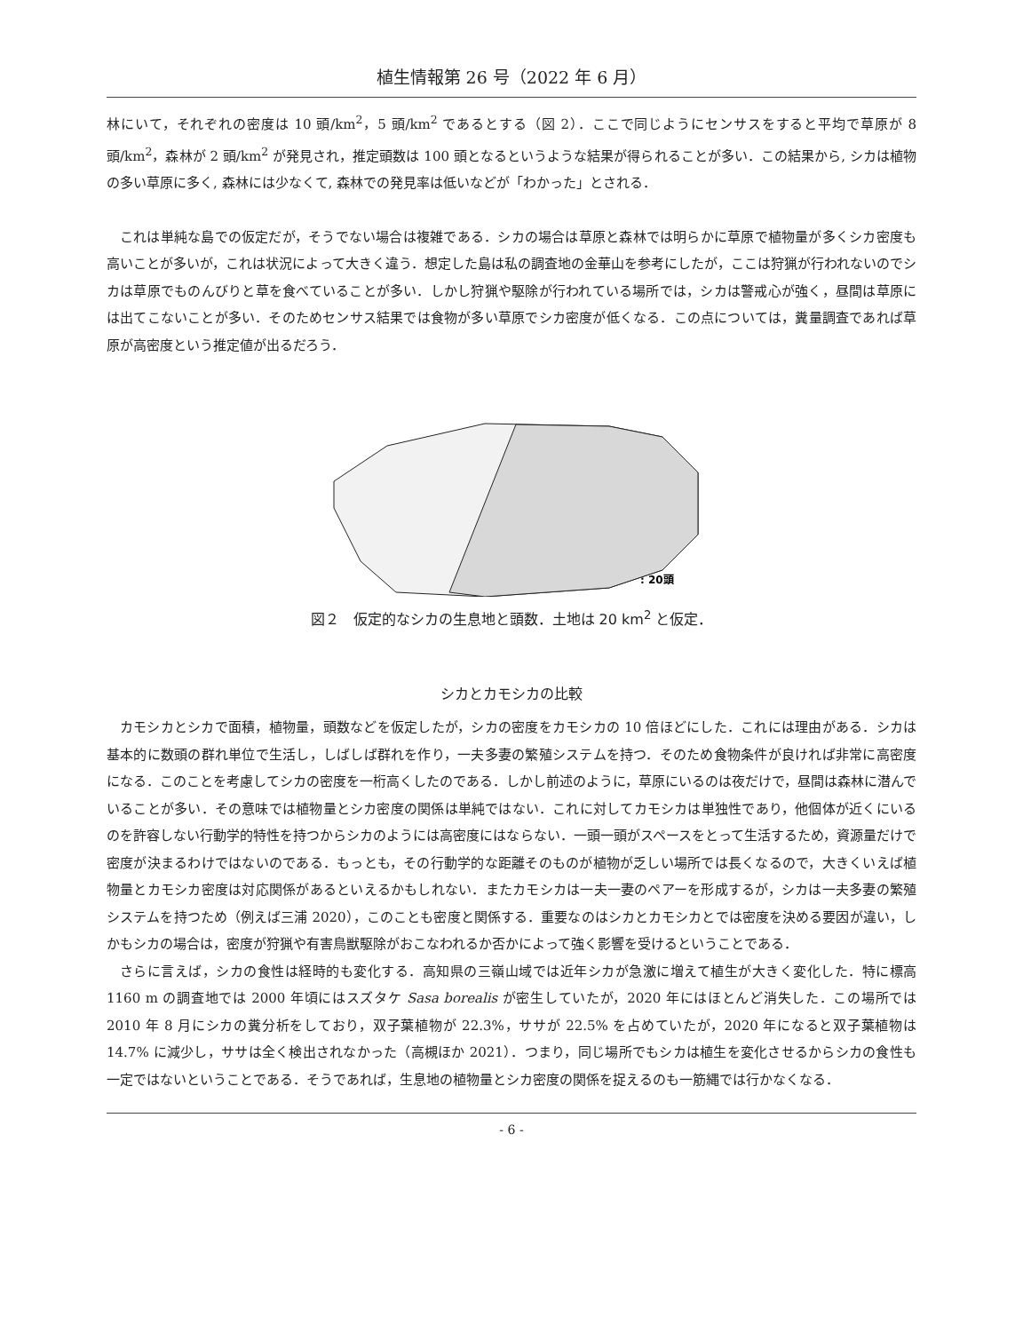植生情報第 26 号（2022 年 6 月）
林にいて，それぞれの密度は 10 頭/km<sup>2</sup>，5 頭/km<sup>2</sup> であるとする（図 2）．ここで同じようにセンサスをすると平均で草原が 8 頭/km<sup>2</sup>，森林が 2 頭/km<sup>2</sup> が発見され，推定頭数は 100 頭となるというような結果が得られることが多い．この結果から, シカは植物の多い草原に多く, 森林には少なくて, 森林での発見率は低いなどが「わかった」とされる．
これは単純な島での仮定だが，そうでない場合は複雑である．シカの場合は草原と森林では明らかに草原で植物量が多くシカ密度も高いことが多いが，これは状況によって大きく違う．想定した島は私の調査地の金華山を参考にしたが，ここは狩猟が行われないのでシカは草原でものんびりと草を食べていることが多い．しかし狩猟や駆除が行われている場所では，シカは警戒心が強く，昼間は草原には出てこないことが多い．そのためセンサス結果では食物が多い草原でシカ密度が低くなる．この点については，糞量調査であれば草原が高密度という推定値が出るだろう．
: 20頭
図２　仮定的なシカの生息地と頭数．土地は 20 km<sup>2</sup> と仮定．
シカとカモシカの比較
カモシカとシカで面積，植物量，頭数などを仮定したが，シカの密度をカモシカの 10 倍ほどにした．これには理由がある．シカは基本的に数頭の群れ単位で生活し，しばしば群れを作り，一夫多妻の繁殖システムを持つ．そのため食物条件が良ければ非常に高密度になる．このことを考慮してシカの密度を一桁高くしたのである．しかし前述のように，草原にいるのは夜だけで，昼間は森林に潜んでいることが多い．その意味では植物量とシカ密度の関係は単純ではない．これに対してカモシカは単独性であり，他個体が近くにいるのを許容しない行動学的特性を持つからシカのようには高密度にはならない．一頭一頭がスペースをとって生活するため，資源量だけで密度が決まるわけではないのである．もっとも，その行動学的な距離そのものが植物が乏しい場所では長くなるので，大きくいえば植物量とカモシカ密度は対応関係があるといえるかもしれない．またカモシカは一夫一妻のペアーを形成するが，シカは一夫多妻の繁殖システムを持つため（例えば三浦 2020），このことも密度と関係する．重要なのはシカとカモシカとでは密度を決める要因が違い，しかもシカの場合は，密度が狩猟や有害鳥獣駆除がおこなわれるか否かによって強く影響を受けるということである．
さらに言えば，シカの食性は経時的も変化する．高知県の三嶺山域では近年シカが急激に増えて植生が大きく変化した．特に標高 1160 m の調査地では 2000 年頃にはスズタケ Sasa borealis が密生していたが，2020 年にはほとんど消失した．この場所では 2010 年 8 月にシカの糞分析をしており，双子葉植物が 22.3%，ササが 22.5% を占めていたが，2020 年になると双子葉植物は 14.7% に減少し，ササは全く検出されなかった（高槻ほか 2021）．つまり，同じ場所でもシカは植生を変化させるからシカの食性も一定ではないということである．そうであれば，生息地の植物量とシカ密度の関係を捉えるのも一筋縄では行かなくなる．
- 6 -